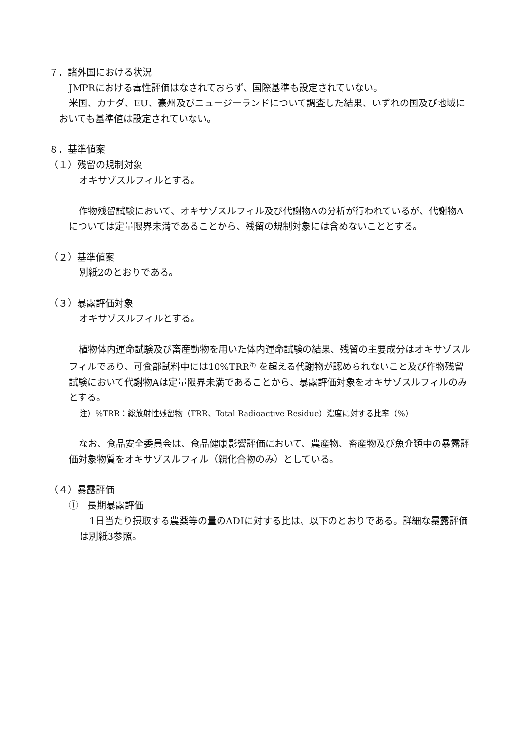７．諸外国における状況
JMPRにおける毒性評価はなされておらず、国際基準も設定されていない。
米国、カナダ、EU、豪州及びニュージーランドについて調査した結果、いずれの国及び地域においても基準値は設定されていない。
８．基準値案
（１）残留の規制対象
オキサゾスルフィルとする。
作物残留試験において、オキサゾスルフィル及び代謝物Aの分析が行われているが、代謝物Aについては定量限界未満であることから、残留の規制対象には含めないこととする。
（２）基準値案
別紙2のとおりである。
（３）暴露評価対象
オキサゾスルフィルとする。
植物体内運命試験及び畜産動物を用いた体内運命試験の結果、残留の主要成分はオキサゾスルフィルであり、可食部試料中には10%TRR<sup>注)</sup> を超える代謝物が認められないこと及び作物残留試験において代謝物Aは定量限界未満であることから、暴露評価対象をオキサゾスルフィルのみとする。
注）%TRR：総放射性残留物（TRR、Total Radioactive Residue）濃度に対する比率（%）
なお、食品安全委員会は、食品健康影響評価において、農産物、畜産物及び魚介類中の暴露評価対象物質をオキサゾスルフィル（親化合物のみ）としている。
（４）暴露評価
①　長期暴露評価
1日当たり摂取する農薬等の量のADIに対する比は、以下のとおりである。詳細な暴露評価は別紙3参照。